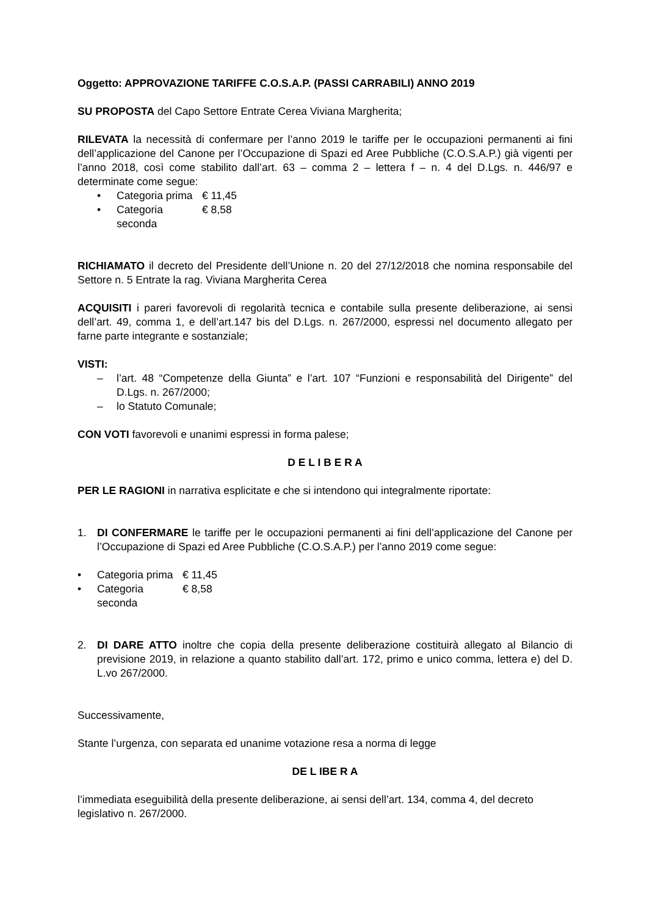Oggetto: APPROVAZIONE TARIFFE C.O.S.A.P. (PASSI CARRABILI) ANNO 2019
SU PROPOSTA del Capo Settore Entrate Cerea Viviana Margherita;
RILEVATA la necessità di confermare per l’anno 2019 le tariffe per le occupazioni permanenti ai fini dell’applicazione del Canone per l’Occupazione di Spazi ed Aree Pubbliche (C.O.S.A.P.) già vigenti per l’anno 2018, così come stabilito dall’art. 63 – comma 2 – lettera f – n. 4 del D.Lgs. n. 446/97 e determinate come segue:
• Categoria prima € 11,45
• Categoria seconda € 8,58
RICHIAMATO il decreto del Presidente dell’Unione n. 20 del 27/12/2018 che nomina responsabile del Settore n. 5 Entrate la rag. Viviana Margherita Cerea
ACQUISITI i pareri favorevoli di regolarità tecnica e contabile sulla presente deliberazione, ai sensi dell’art. 49, comma 1, e dell’art.147 bis del D.Lgs. n. 267/2000, espressi nel documento allegato per farne parte integrante e sostanziale;
VISTI:
– l’art. 48 “Competenze della Giunta” e l’art. 107 “Funzioni e responsabilità del Dirigente” del D.Lgs. n. 267/2000;
– lo Statuto Comunale;
CON VOTI favorevoli e unanimi espressi in forma palese;
D E L I B E R A
PER LE RAGIONI in narrativa esplicitate e che si intendono qui integralmente riportate:
1. DI CONFERMARE le tariffe per le occupazioni permanenti ai fini dell’applicazione del Canone per l’Occupazione di Spazi ed Aree Pubbliche (C.O.S.A.P.) per l’anno 2019 come segue:
• Categoria prima € 11,45
• Categoria seconda € 8,58
2. DI DARE ATTO inoltre che copia della presente deliberazione costituirà allegato al Bilancio di previsione 2019, in relazione a quanto stabilito dall’art. 172, primo e unico comma, lettera e) del D. L.vo 267/2000.
Successivamente,
Stante l’urgenza, con separata ed unanime votazione resa a norma di legge
DE L IBE R A
l’immediata eseguibilità della presente deliberazione, ai sensi dell’art. 134, comma 4, del decreto legislativo n. 267/2000.